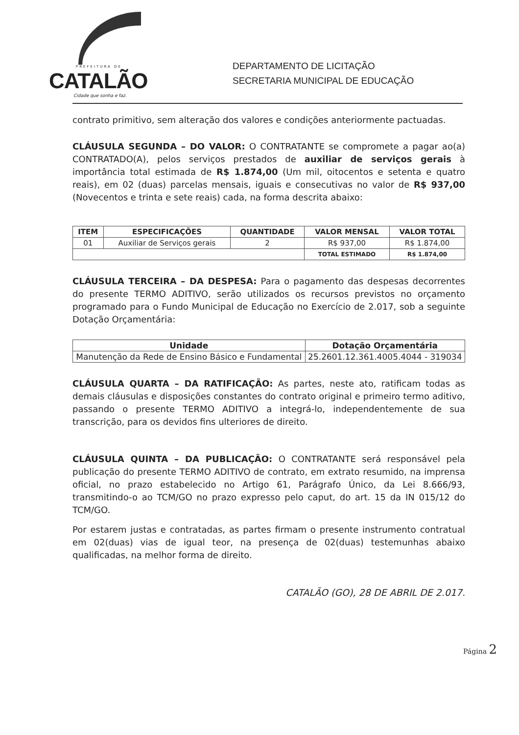PREFEITURA DE
CATALÃO
Cidade que sonha e faz.
DEPARTAMENTO DE LICITAÇÃO
SECRETARIA MUNICIPAL DE EDUCAÇÃO
contrato primitivo, sem alteração dos valores e condições anteriormente pactuadas.
CLÁUSULA SEGUNDA – DO VALOR: O CONTRATANTE se compromete a pagar ao(a) CONTRATADO(A), pelos serviços prestados de auxiliar de serviços gerais à importância total estimada de R$ 1.874,00 (Um mil, oitocentos e setenta e quatro reais), em 02 (duas) parcelas mensais, iguais e consecutivas no valor de R$ 937,00 (Novecentos e trinta e sete reais) cada, na forma descrita abaixo:
| ITEM | ESPECIFICAÇÕES | QUANTIDADE | VALOR MENSAL | VALOR TOTAL |
| --- | --- | --- | --- | --- |
| 01 | Auxiliar de Serviços gerais | 2 | R$ 937,00 | R$ 1.874,00 |
| | | | TOTAL ESTIMADO | R$ 1.874,00 |
CLÁUSULA TERCEIRA – DA DESPESA: Para o pagamento das despesas decorrentes do presente TERMO ADITIVO, serão utilizados os recursos previstos no orçamento programado para o Fundo Municipal de Educação no Exercício de 2.017, sob a seguinte Dotação Orçamentária:
| Unidade | Dotação Orçamentária |
| --- | --- |
| Manutenção da Rede de Ensino Básico e Fundamental | 25.2601.12.361.4005.4044 - 319034 |
CLÁUSULA QUARTA – DA RATIFICAÇÃO: As partes, neste ato, ratificam todas as demais cláusulas e disposições constantes do contrato original e primeiro termo aditivo, passando o presente TERMO ADITIVO a integrá-lo, independentemente de sua transcrição, para os devidos fins ulteriores de direito.
CLÁUSULA QUINTA – DA PUBLICAÇÃO: O CONTRATANTE será responsável pela publicação do presente TERMO ADITIVO de contrato, em extrato resumido, na imprensa oficial, no prazo estabelecido no Artigo 61, Parágrafo Único, da Lei 8.666/93, transmitindo-o ao TCM/GO no prazo expresso pelo caput, do art. 15 da IN 015/12 do TCM/GO.
Por estarem justas e contratadas, as partes firmam o presente instrumento contratual em 02(duas) vias de igual teor, na presença de 02(duas) testemunhas abaixo qualificadas, na melhor forma de direito.
CATALÃO (GO), 28 DE ABRIL DE 2.017.
Página 2